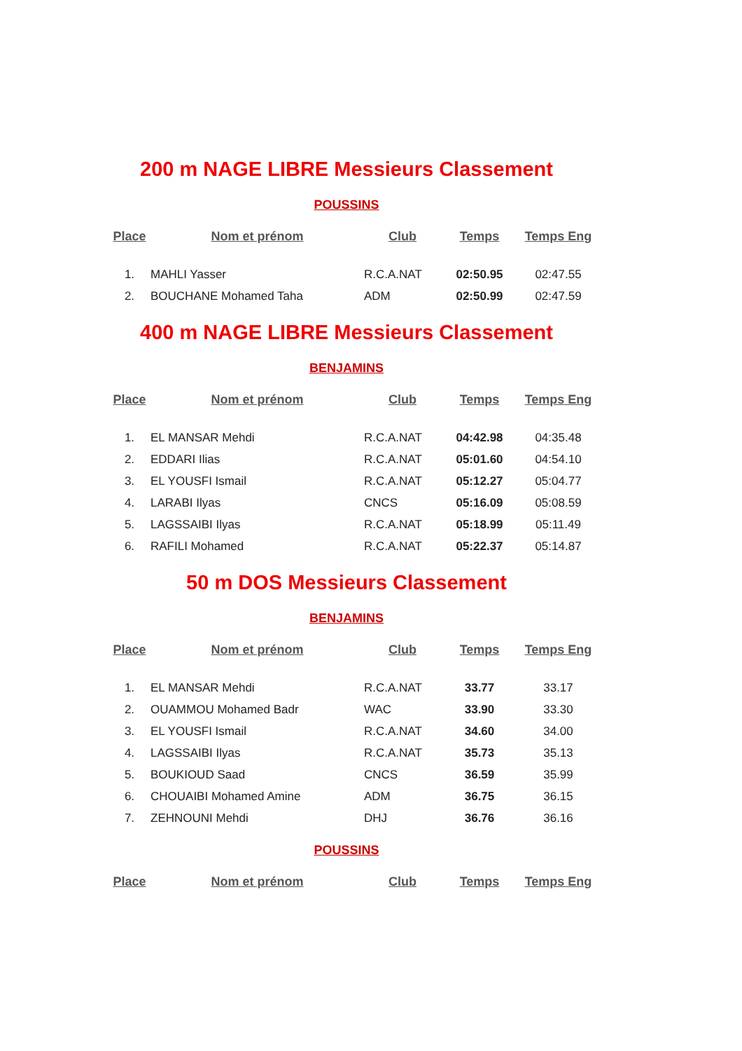200 m NAGE LIBRE Messieurs Classement
POUSSINS
| Place | Nom et prénom | Club | Temps | Temps Eng |
| --- | --- | --- | --- | --- |
| 1. | MAHLI Yasser | R.C.A.NAT | 02:50.95 | 02:47.55 |
| 2. | BOUCHANE Mohamed Taha | ADM | 02:50.99 | 02:47.59 |
400 m NAGE LIBRE Messieurs Classement
BENJAMINS
| Place | Nom et prénom | Club | Temps | Temps Eng |
| --- | --- | --- | --- | --- |
| 1. | EL MANSAR Mehdi | R.C.A.NAT | 04:42.98 | 04:35.48 |
| 2. | EDDARI Ilias | R.C.A.NAT | 05:01.60 | 04:54.10 |
| 3. | EL YOUSFI Ismail | R.C.A.NAT | 05:12.27 | 05:04.77 |
| 4. | LARABI Ilyas | CNCS | 05:16.09 | 05:08.59 |
| 5. | LAGSSAIBI Ilyas | R.C.A.NAT | 05:18.99 | 05:11.49 |
| 6. | RAFILI Mohamed | R.C.A.NAT | 05:22.37 | 05:14.87 |
50 m DOS Messieurs Classement
BENJAMINS
| Place | Nom et prénom | Club | Temps | Temps Eng |
| --- | --- | --- | --- | --- |
| 1. | EL MANSAR Mehdi | R.C.A.NAT | 33.77 | 33.17 |
| 2. | OUAMMOU Mohamed Badr | WAC | 33.90 | 33.30 |
| 3. | EL YOUSFI Ismail | R.C.A.NAT | 34.60 | 34.00 |
| 4. | LAGSSAIBI Ilyas | R.C.A.NAT | 35.73 | 35.13 |
| 5. | BOUKIOUD Saad | CNCS | 36.59 | 35.99 |
| 6. | CHOUAIBI Mohamed Amine | ADM | 36.75 | 36.15 |
| 7. | ZEHNOUNI Mehdi | DHJ | 36.76 | 36.16 |
POUSSINS
| Place | Nom et prénom | Club | Temps | Temps Eng |
| --- | --- | --- | --- | --- |